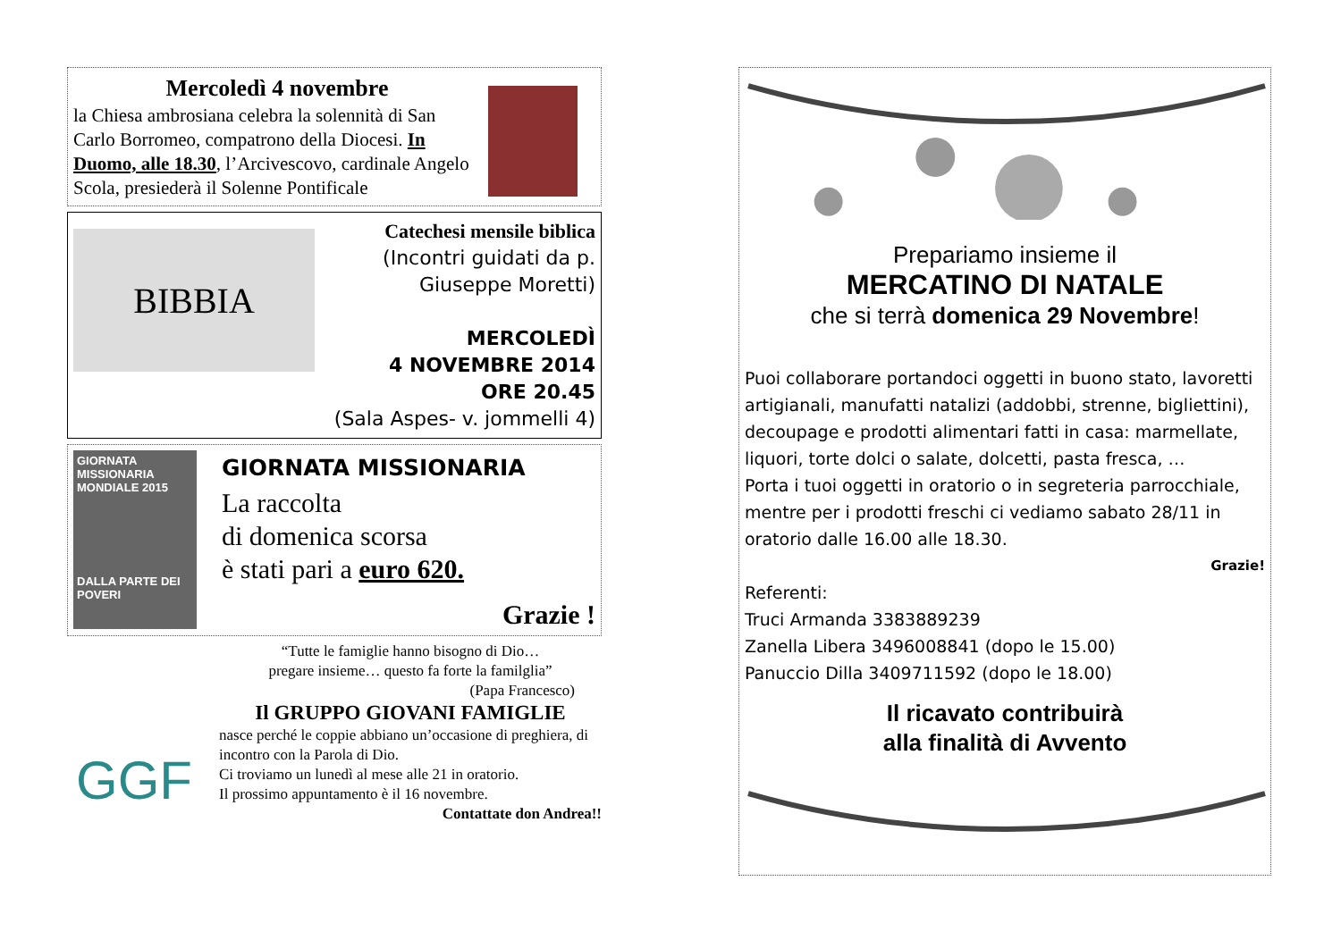Mercoledì 4 novembre
la Chiesa ambrosiana celebra la solennità di San Carlo Borromeo, compatrono della Diocesi. In Duomo, alle 18.30, l’Arcivescovo, cardinale Angelo Scola, presiederà il Solenne Pontificale
BIBBIA
Catechesi mensile biblica
(Incontri guidati da p. Giuseppe Moretti)
MERCOLEDÌ
4 NOVEMBRE 2014
ORE 20.45
(Sala Aspes- v. jommelli 4)
GIORNATA MISSIONARIA MONDIALE 2015
DALLA PARTE DEI POVERI
GIORNATA MISSIONARIA
La raccolta
di domenica scorsa
è stati pari a euro 620.
Grazie !
GGF
“Tutte le famiglie hanno bisogno di Dio…
pregare insieme… questo fa forte la familglia”
(Papa Francesco)
Il GRUPPO GIOVANI FAMIGLIE
nasce perché le coppie abbiano un’occasione di preghiera, di incontro con la Parola di Dio.
Ci troviamo un lunedì al mese alle 21 in oratorio.
Il prossimo appuntamento è il 16 novembre.
Contattate don Andrea!!
Prepariamo insieme il
MERCATINO DI NATALE
che si terrà domenica 29 Novembre!
Puoi collaborare portandoci oggetti in buono stato, lavoretti artigianali, manufatti natalizi (addobbi, strenne, bigliettini), decoupage e prodotti alimentari fatti in casa: marmellate, liquori, torte dolci o salate, dolcetti, pasta fresca, …
Porta i tuoi oggetti in oratorio o in segreteria parrocchiale, mentre per i prodotti freschi ci vediamo sabato 28/11 in oratorio dalle 16.00 alle 18.30.
Grazie!
Referenti:
Truci Armanda 3383889239
Zanella Libera 3496008841 (dopo le 15.00)
Panuccio Dilla 3409711592 (dopo le 18.00)
Il ricavato contribuirà
alla finalità di Avvento